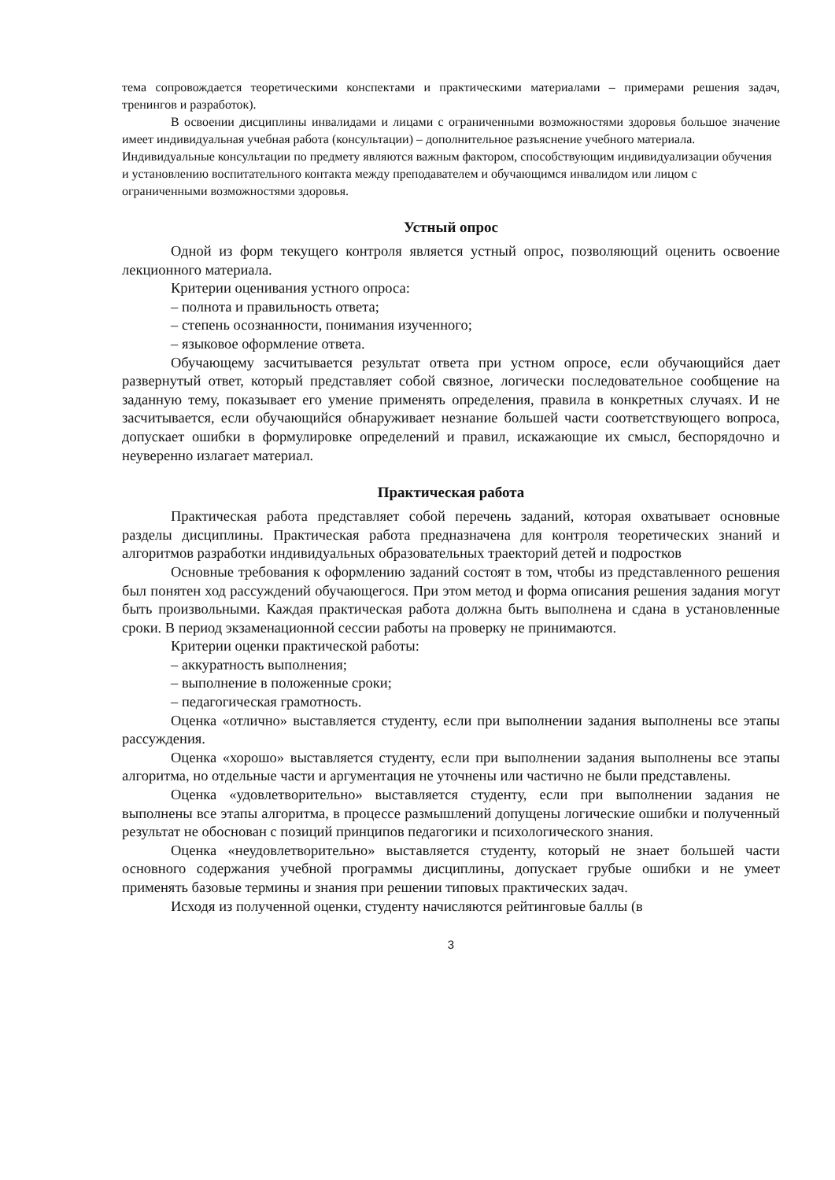тема сопровождается теоретическими конспектами и практическими материалами – примерами решения задач, тренингов и разработок).
В освоении дисциплины инвалидами и лицами с ограниченными возможностями здоровья большое значение имеет индивидуальная учебная работа (консультации) – дополнительное разъяснение учебного материала.
Индивидуальные консультации по предмету являются важным фактором, способствующим индивидуализации обучения и установлению воспитательного контакта между преподавателем и обучающимся инвалидом или лицом с ограниченными возможностями здоровья.
Устный опрос
Одной из форм текущего контроля является устный опрос, позволяющий оценить освоение лекционного материала.
Критерии оценивания устного опроса:
– полнота и правильность ответа;
– степень осознанности, понимания изученного;
– языковое оформление ответа.
Обучающему засчитывается результат ответа при устном опросе, если обучающийся дает развернутый ответ, который представляет собой связное, логически последовательное сообщение на заданную тему, показывает его умение применять определения, правила в конкретных случаях. И не засчитывается, если обучающийся обнаруживает незнание большей части соответствующего вопроса, допускает ошибки в формулировке определений и правил, искажающие их смысл, беспорядочно и неуверенно излагает материал.
Практическая работа
Практическая работа представляет собой перечень заданий, которая охватывает основные разделы дисциплины. Практическая работа предназначена для контроля теоретических знаний и алгоритмов разработки индивидуальных образовательных траекторий детей и подростков
Основные требования к оформлению заданий состоят в том, чтобы из представленного решения был понятен ход рассуждений обучающегося. При этом метод и форма описания решения задания могут быть произвольными. Каждая практическая работа должна быть выполнена и сдана в установленные сроки. В период экзаменационной сессии работы на проверку не принимаются.
Критерии оценки практической работы:
– аккуратность выполнения;
– выполнение в положенные сроки;
– педагогическая грамотность.
Оценка «отлично» выставляется студенту, если при выполнении задания выполнены все этапы рассуждения.
Оценка «хорошо» выставляется студенту, если при выполнении задания выполнены все этапы алгоритма, но отдельные части и аргументация не уточнены или частично не были представлены.
Оценка «удовлетворительно» выставляется студенту, если при выполнении задания не выполнены все этапы алгоритма, в процессе размышлений допущены логические ошибки и полученный результат не обоснован с позиций принципов педагогики и психологического знания.
Оценка «неудовлетворительно» выставляется студенту, который не знает большей части основного содержания учебной программы дисциплины, допускает грубые ошибки и не умеет применять базовые термины и знания при решении типовых практических задач.
Исходя из полученной оценки, студенту начисляются рейтинговые баллы (в
3